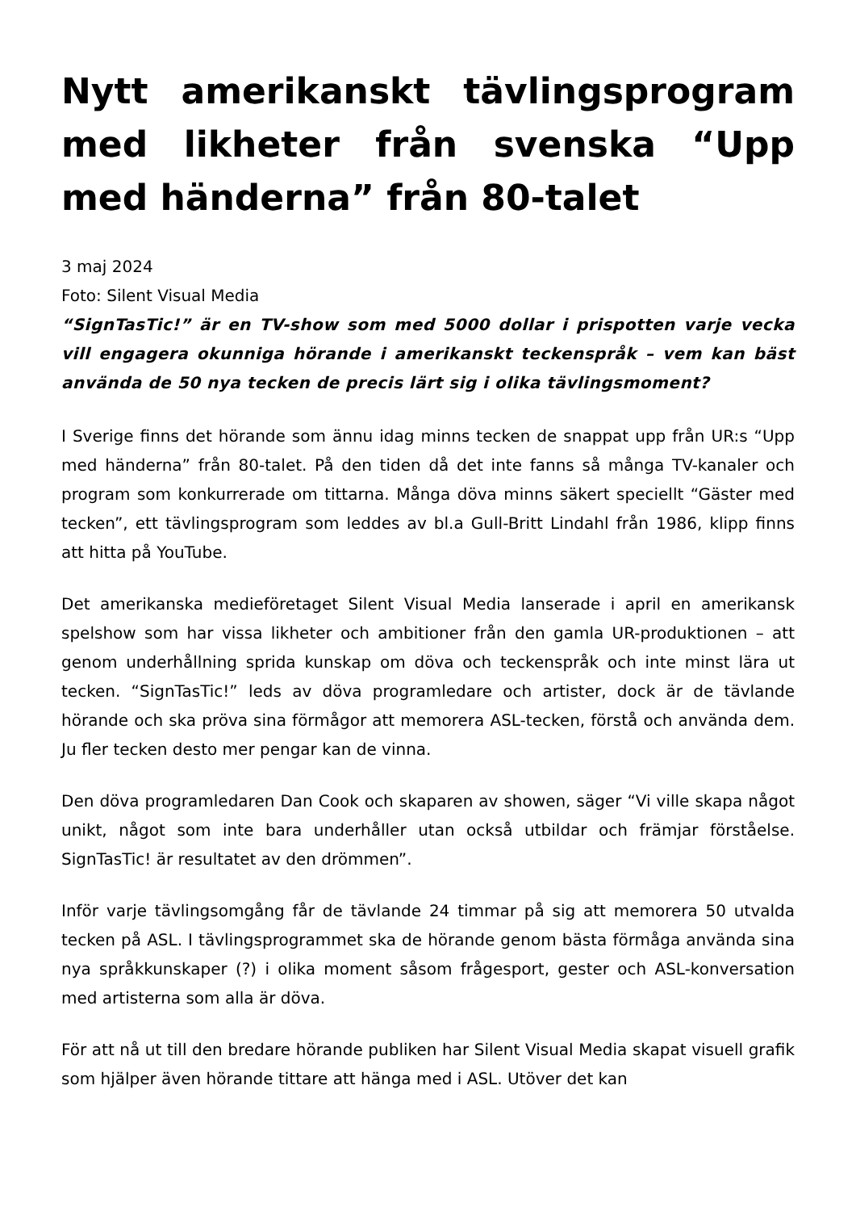Nytt amerikanskt tävlingsprogram med likheter från svenska “Upp med händerna” från 80-talet
3 maj 2024
Foto: Silent Visual Media
“SignTasTic!” är en TV-show som med 5000 dollar i prispotten varje vecka vill engagera okunniga hörande i amerikanskt teckenspråk – vem kan bäst använda de 50 nya tecken de precis lärt sig i olika tävlingsmoment?
I Sverige finns det hörande som ännu idag minns tecken de snappat upp från UR:s “Upp med händerna” från 80-talet. På den tiden då det inte fanns så många TV-kanaler och program som konkurrerade om tittarna. Många döva minns säkert speciellt “Gäster med tecken”, ett tävlingsprogram som leddes av bl.a Gull-Britt Lindahl från 1986, klipp finns att hitta på YouTube.
Det amerikanska medieföretaget Silent Visual Media lanserade i april en amerikansk spelshow som har vissa likheter och ambitioner från den gamla UR-produktionen – att genom underhållning sprida kunskap om döva och teckenspråk och inte minst lära ut tecken. “SignTasTic!” leds av döva programledare och artister, dock är de tävlande hörande och ska pröva sina förmågor att memorera ASL-tecken, förstå och använda dem. Ju fler tecken desto mer pengar kan de vinna.
Den döva programledaren Dan Cook och skaparen av showen, säger “Vi ville skapa något unikt, något som inte bara underhåller utan också utbildar och främjar förståelse. SignTasTic! är resultatet av den drömmen”.
Inför varje tävlingsomgång får de tävlande 24 timmar på sig att memorera 50 utvalda tecken på ASL. I tävlingsprogrammet ska de hörande genom bästa förmåga använda sina nya språkkunskaper (?) i olika moment såsom frågesport, gester och ASL-konversation med artisterna som alla är döva.
För att nå ut till den bredare hörande publiken har Silent Visual Media skapat visuell grafik som hjälper även hörande tittare att hänga med i ASL. Utöver det kan